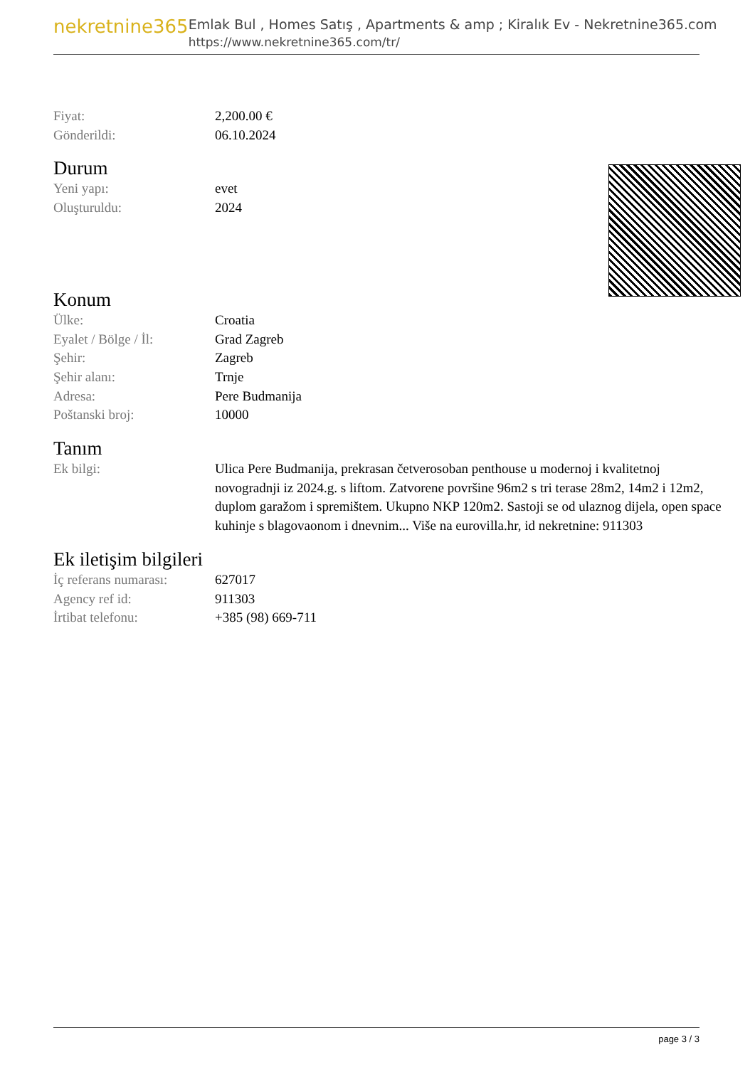nekretnine365
Emlak Bul , Homes Satış , Apartments & amp ; Kiralık Ev - Nekretnine365.com
https://www.nekretnine365.com/tr/
| Fiyat: | 2,200.00 € |
| Gönderildi: | 06.10.2024 |
Durum
| Yeni yapı: | evet |
| Oluşturuldu: | 2024 |
Konum
| Ülke: | Croatia |
| Eyalet / Bölge / İl: | Grad Zagreb |
| Şehir: | Zagreb |
| Şehir alanı: | Trnje |
| Adresa: | Pere Budmanija |
| Poštanski broj: | 10000 |
Tanım
| Ek bilgi: | Ulica Pere Budmanija, prekrasan četverosoban penthouse u modernoj i kvalitetnoj novogradnji iz 2024.g. s liftom. Zatvorene površine 96m2 s tri terase 28m2, 14m2 i 12m2, duplom garažom i spremištem. Ukupno NKP 120m2. Sastoji se od ulaznog dijela, open space kuhinje s blagovaonom i dnevnim... Više na eurovilla.hr, id nekretnine: 911303 |
Ek iletişim bilgileri
| İç referans numarası: | 627017 |
| Agency ref id: | 911303 |
| İrtibat telefonu: | +385 (98) 669-711 |
page 3 / 3